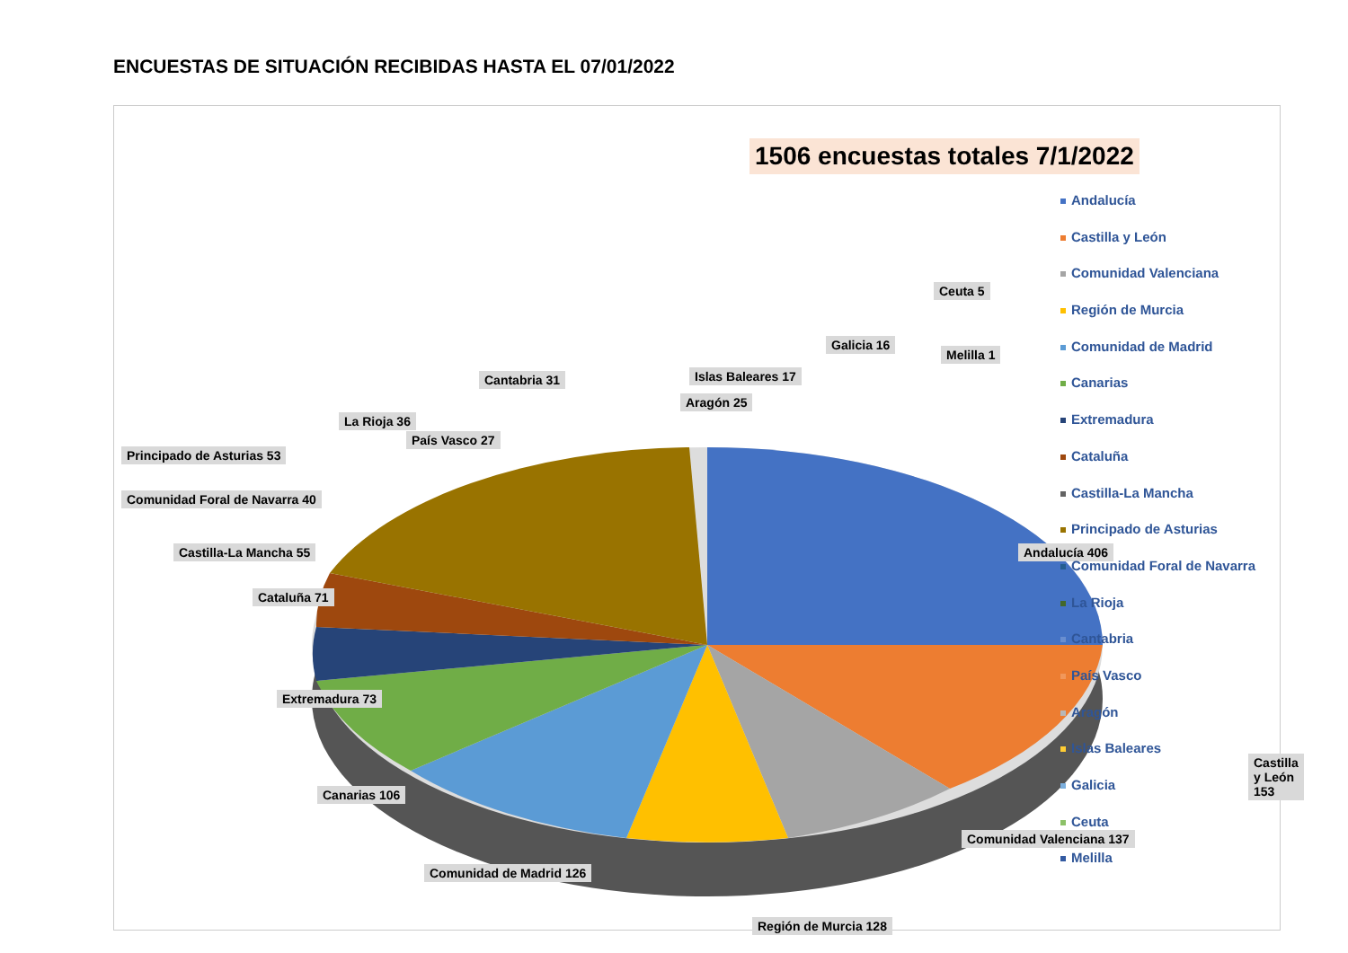ENCUESTAS DE SITUACIÓN RECIBIDAS HASTA EL 07/01/2022
1506 encuestas totales 7/1/2022
Andalucía 406
Castilla y León 153
Comunidad Valenciana 137
Región de Murcia 128
Comunidad de Madrid 126
Canarias 106
Extremadura 73
Cataluña 71
Castilla-La Mancha 55
Comunidad Foral de Navarra 40
Principado de Asturias 53
La Rioja 36
País Vasco 27
Cantabria 31
Aragón 25
Islas Baleares 17
Galicia 16
Ceuta 5
Melilla 1
Andalucía
Castilla y León
Comunidad Valenciana
Región de Murcia
Comunidad de Madrid
Canarias
Extremadura
Cataluña
Castilla-La Mancha
Principado de Asturias
Comunidad Foral de Navarra
La Rioja
Cantabria
País Vasco
Aragón
Islas Baleares
Galicia
Ceuta
Melilla